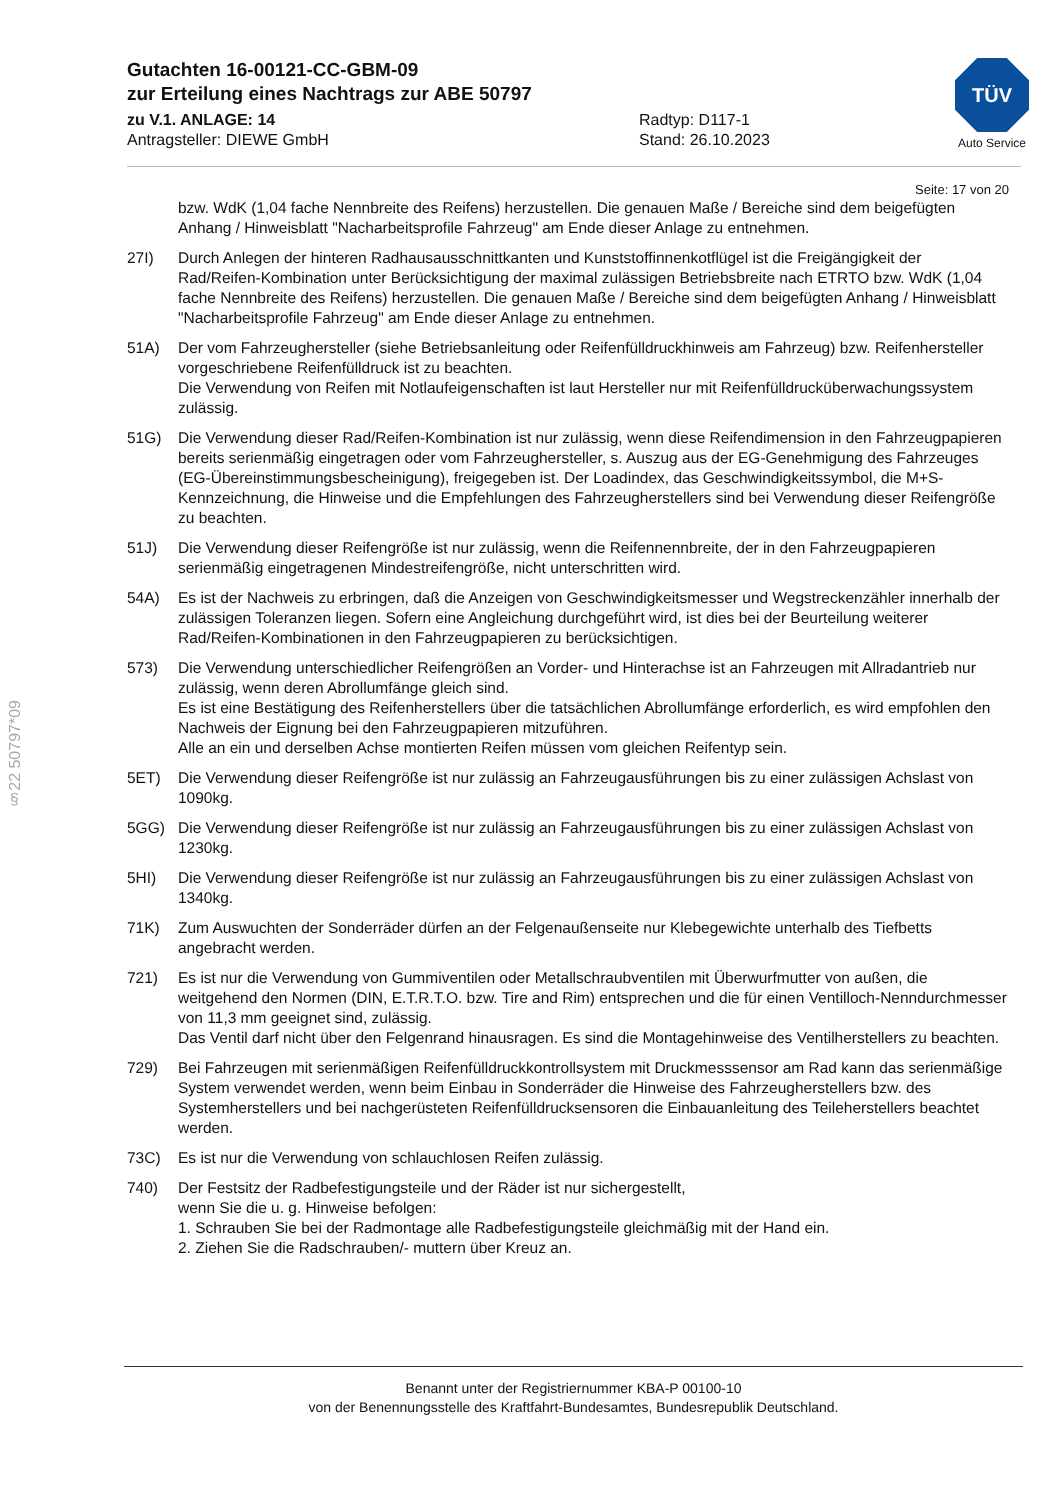Gutachten 16-00121-CC-GBM-09
zur Erteilung eines Nachtrags zur ABE 50797
zu V.1. ANLAGE: 14 Radtyp: D117-1
Antragsteller: DIEWE GmbH Stand: 26.10.2023
TÜV
Auto Service
Seite: 17 von 20
§22 50797*09
bzw. WdK (1,04 fache Nennbreite des Reifens) herzustellen. Die genauen Maße / Bereiche sind dem beigefügten Anhang / Hinweisblatt "Nacharbeitsprofile Fahrzeug" am Ende dieser Anlage zu entnehmen.
27I) Durch Anlegen der hinteren Radhausausschnittkanten und Kunststoffinnenkotflügel ist die Freigängigkeit der Rad/Reifen-Kombination unter Berücksichtigung der maximal zulässigen Betriebsbreite nach ETRTO bzw. WdK (1,04 fache Nennbreite des Reifens) herzustellen. Die genauen Maße / Bereiche sind dem beigefügten Anhang / Hinweisblatt "Nacharbeitsprofile Fahrzeug" am Ende dieser Anlage zu entnehmen.
51A) Der vom Fahrzeughersteller (siehe Betriebsanleitung oder Reifenfülldruckhinweis am Fahrzeug) bzw. Reifenhersteller vorgeschriebene Reifenfülldruck ist zu beachten.
Die Verwendung von Reifen mit Notlaufeigenschaften ist laut Hersteller nur mit Reifenfülldrucküberwachungssystem zulässig.
51G) Die Verwendung dieser Rad/Reifen-Kombination ist nur zulässig, wenn diese Reifendimension in den Fahrzeugpapieren bereits serienmäßig eingetragen oder vom Fahrzeughersteller, s. Auszug aus der EG-Genehmigung des Fahrzeuges (EG-Übereinstimmungsbescheinigung), freigegeben ist. Der Loadindex, das Geschwindigkeitssymbol, die M+S-Kennzeichnung, die Hinweise und die Empfehlungen des Fahrzeugherstellers sind bei Verwendung dieser Reifengröße zu beachten.
51J) Die Verwendung dieser Reifengröße ist nur zulässig, wenn die Reifennennbreite, der in den Fahrzeugpapieren serienmäßig eingetragenen Mindestreifengröße, nicht unterschritten wird.
54A) Es ist der Nachweis zu erbringen, daß die Anzeigen von Geschwindigkeitsmesser und Wegstreckenzähler innerhalb der zulässigen Toleranzen liegen. Sofern eine Angleichung durchgeführt wird, ist dies bei der Beurteilung weiterer Rad/Reifen-Kombinationen in den Fahrzeugpapieren zu berücksichtigen.
573) Die Verwendung unterschiedlicher Reifengrößen an Vorder- und Hinterachse ist an Fahrzeugen mit Allradantrieb nur zulässig, wenn deren Abrollumfänge gleich sind.
Es ist eine Bestätigung des Reifenherstellers über die tatsächlichen Abrollumfänge erforderlich, es wird empfohlen den Nachweis der Eignung bei den Fahrzeugpapieren mitzuführen.
Alle an ein und derselben Achse montierten Reifen müssen vom gleichen Reifentyp sein.
5ET) Die Verwendung dieser Reifengröße ist nur zulässig an Fahrzeugausführungen bis zu einer zulässigen Achslast von 1090kg.
5GG) Die Verwendung dieser Reifengröße ist nur zulässig an Fahrzeugausführungen bis zu einer zulässigen Achslast von 1230kg.
5HI) Die Verwendung dieser Reifengröße ist nur zulässig an Fahrzeugausführungen bis zu einer zulässigen Achslast von 1340kg.
71K) Zum Auswuchten der Sonderräder dürfen an der Felgenaußenseite nur Klebegewichte unterhalb des Tiefbetts angebracht werden.
721) Es ist nur die Verwendung von Gummiventilen oder Metallschraubventilen mit Überwurfmutter von außen, die weitgehend den Normen (DIN, E.T.R.T.O. bzw. Tire and Rim) entsprechen und die für einen Ventilloch-Nenndurchmesser von 11,3 mm geeignet sind, zulässig.
Das Ventil darf nicht über den Felgenrand hinausragen. Es sind die Montagehinweise des Ventilherstellers zu beachten.
729) Bei Fahrzeugen mit serienmäßigen Reifenfülldruckkontrollsystem mit Druckmesssensor am Rad kann das serienmäßige System verwendet werden, wenn beim Einbau in Sonderräder die Hinweise des Fahrzeugherstellers bzw. des Systemherstellers und bei nachgerüsteten Reifenfülldrucksensoren die Einbauanleitung des Teileherstellers beachtet werden.
73C) Es ist nur die Verwendung von schlauchlosen Reifen zulässig.
740) Der Festsitz der Radbefestigungsteile und der Räder ist nur sichergestellt,
wenn Sie die u. g. Hinweise befolgen:
1. Schrauben Sie bei der Radmontage alle Radbefestigungsteile gleichmäßig mit der Hand ein.
2. Ziehen Sie die Radschrauben/- muttern über Kreuz an.
Benannt unter der Registriernummer KBA-P 00100-10
von der Benennungsstelle des Kraftfahrt-Bundesamtes, Bundesrepublik Deutschland.